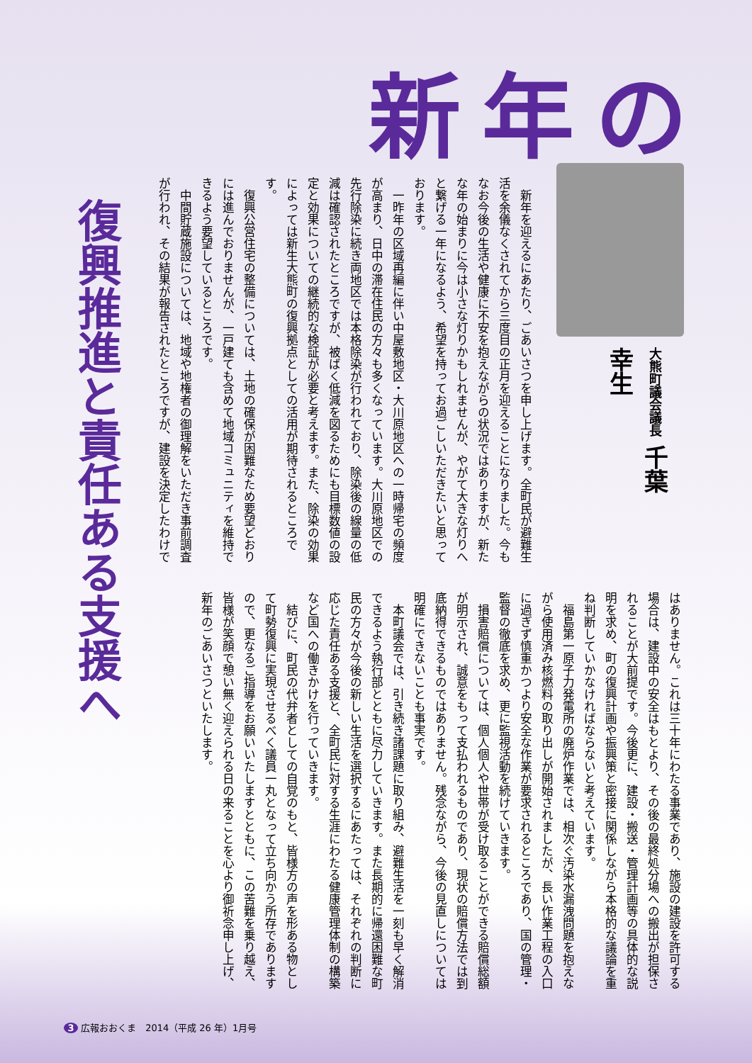新年の
復興推進と責任ある支援へ
大熊町議会議長 千葉　幸生
新年を迎えるにあたり、ごあいさつを申し上げます。全町民が避難生活を余儀なくされてから三度目の正月を迎えることになりました。今もなお今後の生活や健康に不安を抱えながらの状況ではありますが、新たな年の始まりに今は小さな灯りかもしれませんが、やがて大きな灯りへと繋げる一年になるよう、希望を持ってお過ごしいただきたいと思っております。
一昨年の区域再編に伴い中屋敷地区・大川原地区への一時帰宅の頻度が高まり、日中の滞在住民の方々も多くなっています。大川原地区での先行除染に続き両地区では本格除染が行われており、除染後の線量の低減は確認されたところですが、被ばく低減を図るためにも目標数値の設定と効果についての継続的な検証が必要と考えます。また、除染の効果によっては新生大熊町の復興拠点としての活用が期待されるところです。
復興公営住宅の整備については、土地の確保が困難なため要望どおりには進んでおりませんが、一戸建ても含めて地域コミュニティを維持できるよう要望しているところです。
中間貯蔵施設については、地域や地権者の御理解をいただき事前調査が行われ、その結果が報告されたところですが、建設を決定したわけで
はありません。これは三十年にわたる事業であり、施設の建設を許可する場合は、建設中の安全はもとより、その後の最終処分場への搬出が担保されることが大前提です。今後更に、建設・搬送・管理計画等の具体的な説明を求め、町の復興計画や振興策と密接に関係しながら本格的な議論を重ね判断していかなければならないと考えています。
福島第一原子力発電所の廃炉作業では、相次ぐ汚染水漏洩問題を抱えながら使用済み核燃料の取り出しが開始されましたが、長い作業工程の入口に過ぎず慎重かつより安全な作業が要求されるところであり、国の管理・監督の徹底を求め、更に監視活動を続けていきます。
損害賠償については、個人個人や世帯が受け取ることができる賠償総額が明示され、誠意をもって支払われるものであり、現状の賠償方法では到底納得できるものではありません。残念ながら、今後の見直しについては明確にできないことも事実です。
本町議会では、引き続き諸課題に取り組み、避難生活を一刻も早く解消できるよう執行部とともに尽力していきます。また長期的に帰還困難な町民の方々が今後の新しい生活を選択するにあたっては、それぞれの判断に応じた責任ある支援と、全町民に対する生涯にわたる健康管理体制の構築など国への働きかけを行っていきます。
結びに、町民の代弁者としての自覚のもと、皆様方の声を形ある物として町勢復興に実現させるべく議員一丸となって立ち向かう所存でありますので、更なるご指導をお願いいたしますとともに、この苦難を乗り越え、皆様が笑顔で憩い無く迎えられる日の来ることを心より御祈念申し上げ、新年のごあいさつといたします。
3 広報おおくま　2014（平成 26 年）1月号